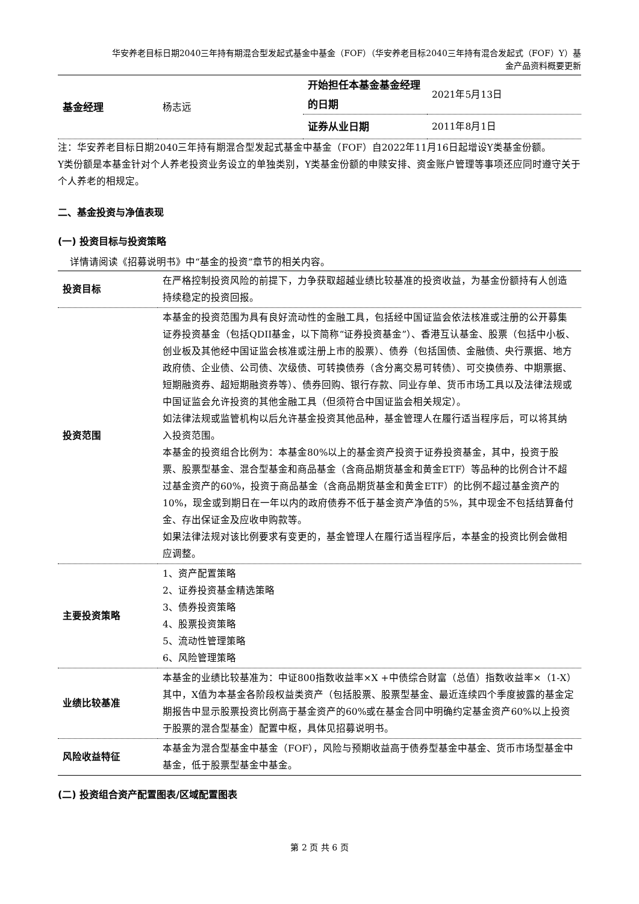华安养老目标日期2040三年持有期混合型发起式基金中基金（FOF）（华安养老目标2040三年持有混合发起式（FOF）Y）基
金产品资料概要更新
| 基金经理 | 杨志远 | 开始担任本基金基金经理的日期 | 2021年5月13日 |
| | | 证券从业日期 | 2011年8月1日 |
注：华安养老目标日期2040三年持有期混合型发起式基金中基金（FOF）自2022年11月16日起增设Y类基金份额。
Y类份额是本基金针对个人养老投资业务设立的单独类别，Y类基金份额的申赎安排、资金账户管理等事项还应同时遵守关于个人养老的相规定。
二、基金投资与净值表现
(一) 投资目标与投资策略
详情请阅读《招募说明书》中“基金的投资”章节的相关内容。
| 投资目标 | 在严格控制投资风险的前提下，力争获取超越业绩比较基准的投资收益，为基金份额持有人创造持续稳定的投资回报。 |
| 投资范围 | 本基金的投资范围为具有良好流动性的金融工具，包括经中国证监会依法核准或注册的公开募集证券投资基金（包括QDII基金，以下简称“证券投资基金”）、香港互认基金、股票（包括中小板、创业板及其他经中国证监会核准或注册上市的股票）、债券（包括国债、金融债、央行票据、地方政府债、企业债、公司债、次级债、可转换债券（含分离交易可转债）、可交换债券、中期票据、短期融资券、超短期融资券等）、债券回购、银行存款、同业存单、货币市场工具以及法律法规或中国证监会允许投资的其他金融工具（但须符合中国证监会相关规定）。 如法律法规或监管机构以后允许基金投资其他品种，基金管理人在履行适当程序后，可以将其纳入投资范围。 本基金的投资组合比例为：本基金80%以上的基金资产投资于证券投资基金，其中，投资于股票、股票型基金、混合型基金和商品基金（含商品期货基金和黄金ETF）等品种的比例合计不超过基金资产的60%，投资于商品基金（含商品期货基金和黄金ETF）的比例不超过基金资产的10%，现金或到期日在一年以内的政府债券不低于基金资产净值的5%，其中现金不包括结算备付金、存出保证金及应收申购款等。 如果法律法规对该比例要求有变更的，基金管理人在履行适当程序后，本基金的投资比例会做相应调整。 |
| 主要投资策略 | 1、资产配置策略 2、证券投资基金精选策略 3、债券投资策略 4、股票投资策略 5、流动性管理策略 6、风险管理策略 |
| 业绩比较基准 | 本基金的业绩比较基准为：中证800指数收益率×X +中债综合财富（总值）指数收益率×（1-X） 其中，X值为本基金各阶段权益类资产（包括股票、股票型基金、最近连续四个季度披露的基金定期报告中显示股票投资比例高于基金资产的60%或在基金合同中明确约定基金资产60%以上投资于股票的混合型基金）配置中枢，具体见招募说明书。 |
| 风险收益特征 | 本基金为混合型基金中基金（FOF），风险与预期收益高于债券型基金中基金、货币市场型基金中基金，低于股票型基金中基金。 |
(二) 投资组合资产配置图表/区域配置图表
第 2 页 共 6 页